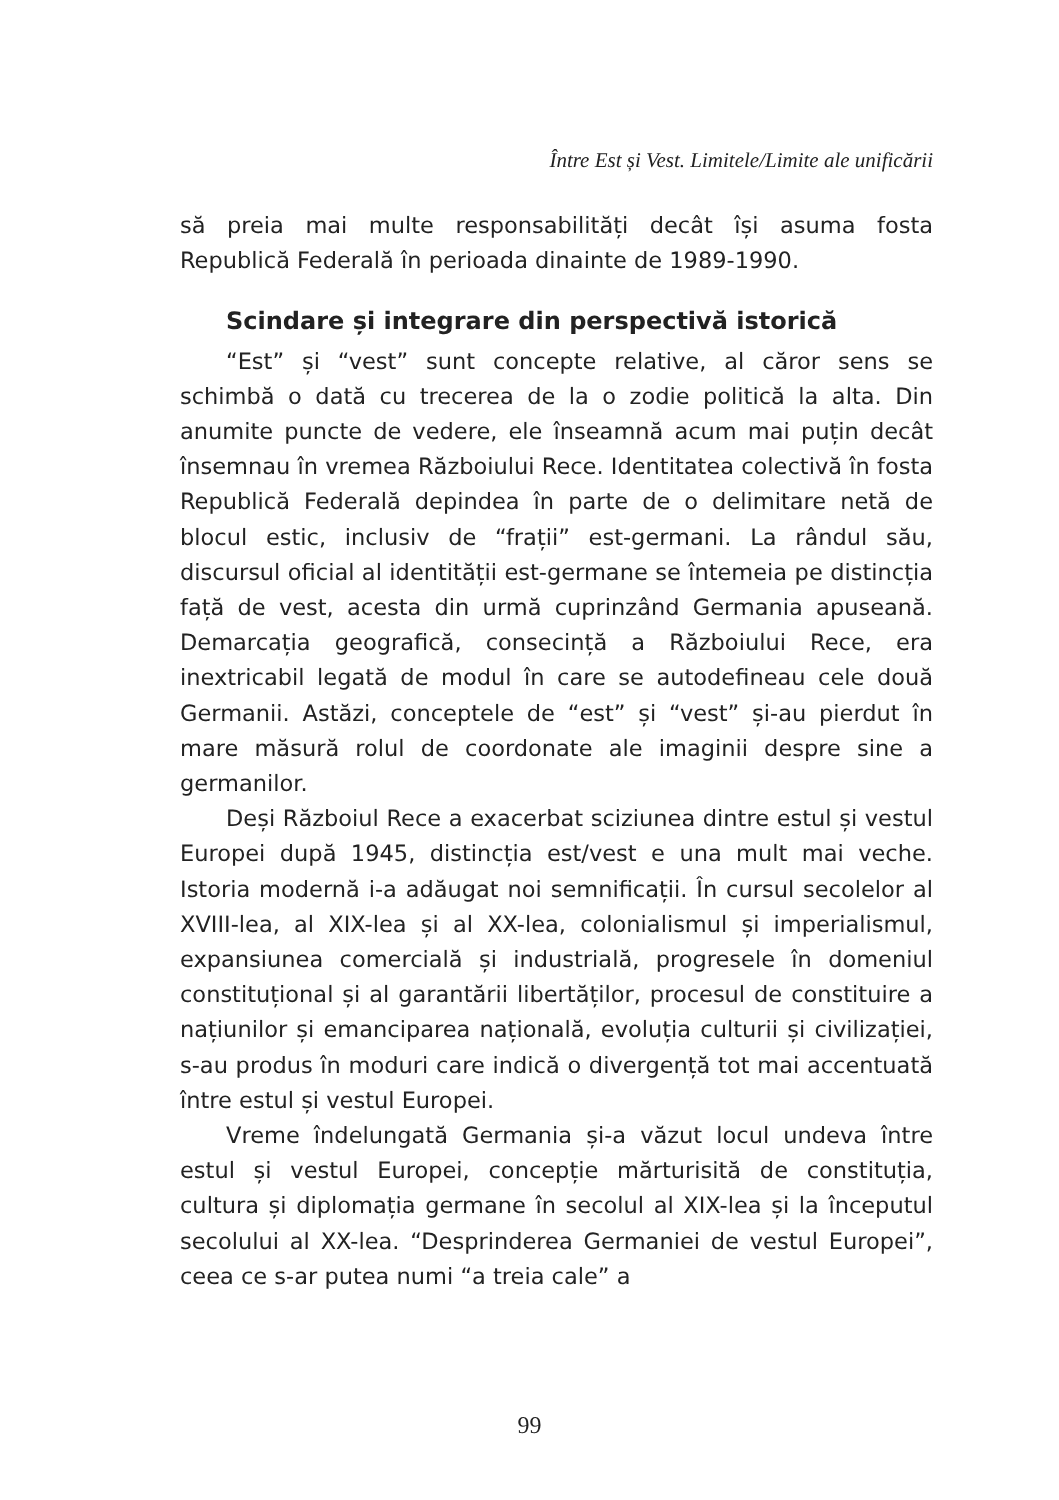Între Est și Vest. Limitele/Limite ale unificării
să preia mai multe responsabilități decât își asuma fosta Republică Federală în perioada dinainte de 1989-1990.
Scindare și integrare din perspectivă istorică
“Est” și “vest” sunt concepte relative, al căror sens se schimbă o dată cu trecerea de la o zodie politică la alta. Din anumite puncte de vedere, ele înseamnă acum mai puțin decât însemnau în vremea Războiului Rece. Identitatea colectivă în fosta Republică Federală depindea în parte de o delimitare netă de blocul estic, inclusiv de “frații” est-germani. La rândul său, discursul oficial al identității est-germane se întemeia pe distincția față de vest, acesta din urmă cuprinzând Germania apuseană. Demarcația geografică, consecință a Războiului Rece, era inextricabil legată de modul în care se autodefineau cele două Germanii. Astăzi, conceptele de “est” și “vest” și-au pierdut în mare măsură rolul de coordonate ale imaginii despre sine a germanilor.
Deși Războiul Rece a exacerbat sciziunea dintre estul și vestul Europei după 1945, distincția est/vest e una mult mai veche. Istoria modernă i-a adăugat noi semnificații. În cursul secolelor al XVIII-lea, al XIX-lea și al XX-lea, colonialismul și imperialismul, expansiunea comercială și industrială, progresele în domeniul constituțional și al garantării libertăților, procesul de constituire a națiunilor și emanciparea națională, evoluția culturii și civilizației, s-au produs în moduri care indică o divergență tot mai accentuată între estul și vestul Europei.
Vreme îndelungată Germania și-a văzut locul undeva între estul și vestul Europei, concepție mărturisită de constituția, cultura și diplomația germane în secolul al XIX-lea și la începutul secolului al XX-lea. “Desprinderea Germaniei de vestul Europei”, ceea ce s-ar putea numi “a treia cale” a
99